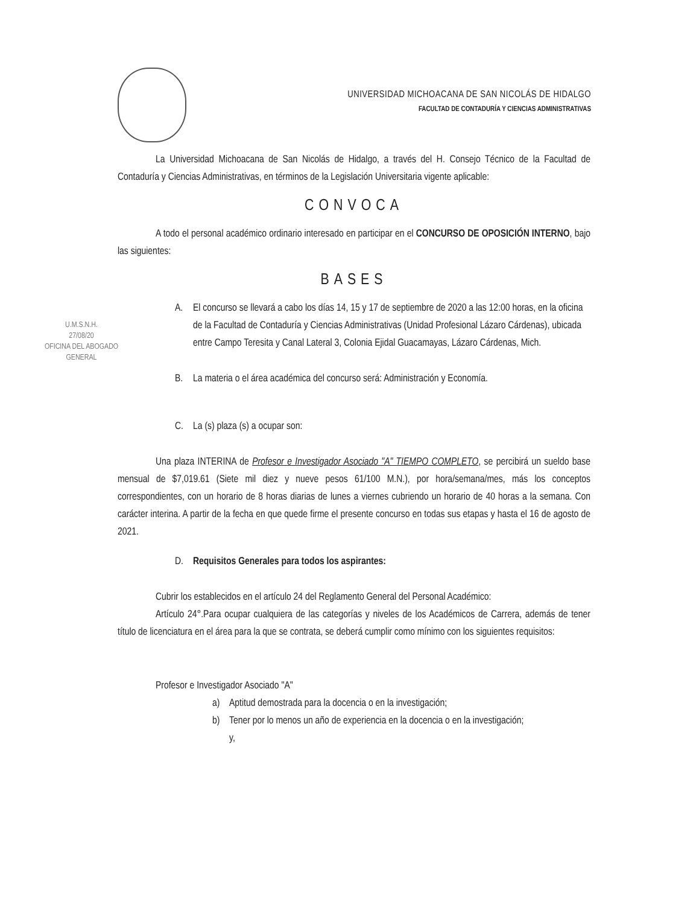UNIVERSIDAD MICHOACANA DE SAN NICOLÁS DE HIDALGO
FACULTAD DE CONTADURÍA Y CIENCIAS ADMINISTRATIVAS
La Universidad Michoacana de San Nicolás de Hidalgo, a través del H. Consejo Técnico de la Facultad de Contaduría y Ciencias Administrativas, en términos de la Legislación Universitaria vigente aplicable:
CONVOCA
A todo el personal académico ordinario interesado en participar en el CONCURSO DE OPOSICIÓN INTERNO, bajo las siguientes:
BASES
A. El concurso se llevará a cabo los días 14, 15 y 17 de septiembre de 2020 a las 12:00 horas, en la oficina de la Facultad de Contaduría y Ciencias Administrativas (Unidad Profesional Lázaro Cárdenas), ubicada entre Campo Teresita y Canal Lateral 3, Colonia Ejidal Guacamayas, Lázaro Cárdenas, Mich.
B. La materia o el área académica del concurso será: Administración y Economía.
C. La (s) plaza (s) a ocupar son:
Una plaza INTERINA de Profesor e Investigador Asociado "A" TIEMPO COMPLETO, se percibirá un sueldo base mensual de $7,019.61 (Siete mil diez y nueve pesos 61/100 M.N.), por hora/semana/mes, más los conceptos correspondientes, con un horario de 8 horas diarias de lunes a viernes cubriendo un horario de 40 horas a la semana. Con carácter interina. A partir de la fecha en que quede firme el presente concurso en todas sus etapas y hasta el 16 de agosto de 2021.
D. Requisitos Generales para todos los aspirantes:
Cubrir los establecidos en el artículo 24 del Reglamento General del Personal Académico:
Artículo 24°.Para ocupar cualquiera de las categorías y niveles de los Académicos de Carrera, además de tener título de licenciatura en el área para la que se contrata, se deberá cumplir como mínimo con los siguientes requisitos:
Profesor e Investigador Asociado "A"
a) Aptitud demostrada para la docencia o en la investigación;
b) Tener por lo menos un año de experiencia en la docencia o en la investigación; y,
U.M.S.N.H.
27/08/20
OFICINA DEL ABOGADO
GENERAL